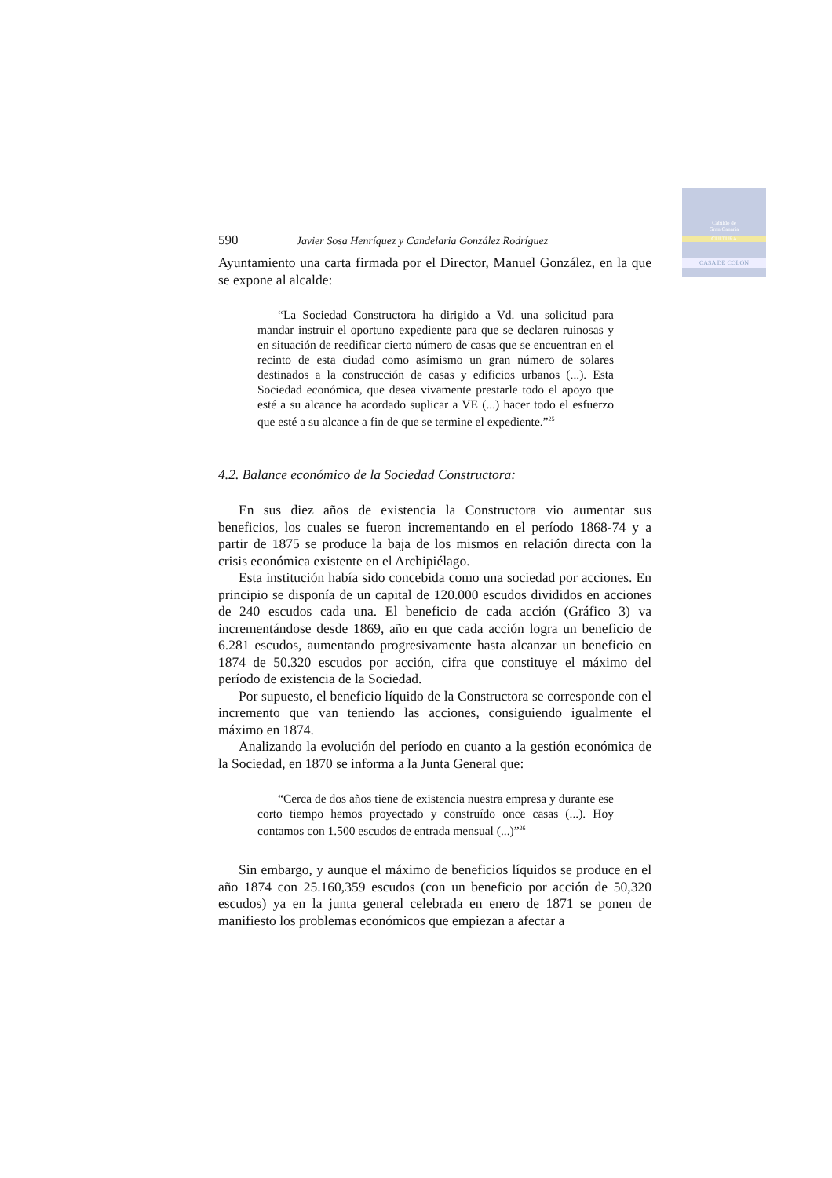Cabildo de
Gran Canaria
CULTURA
CASA DE COLON
590 Javier Sosa Henríquez y Candelaria González Rodríguez
Ayuntamiento una carta firmada por el Director, Manuel González, en la que se expone al alcalde:
“La Sociedad Constructora ha dirigido a Vd. una solicitud para mandar instruir el oportuno expediente para que se declaren ruinosas y en situación de reedificar cierto número de casas que se encuentran en el recinto de esta ciudad como asímismo un gran número de solares destinados a la construcción de casas y edificios urbanos (...). Esta Sociedad económica, que desea vivamente prestarle todo el apoyo que esté a su alcance ha acordado suplicar a VE (...) hacer todo el esfuerzo que esté a su alcance a fin de que se termine el expediente.”<sup>25</sup>
4.2. Balance económico de la Sociedad Constructora:
En sus diez años de existencia la Constructora vio aumentar sus beneficios, los cuales se fueron incrementando en el período 1868-74 y a partir de 1875 se produce la baja de los mismos en relación directa con la crisis económica existente en el Archipiélago.
Esta institución había sido concebida como una sociedad por acciones. En principio se disponía de un capital de 120.000 escudos divididos en acciones de 240 escudos cada una. El beneficio de cada acción (Gráfico 3) va incrementándose desde 1869, año en que cada acción logra un beneficio de 6.281 escudos, aumentando progresivamente hasta alcanzar un beneficio en 1874 de 50.320 escudos por acción, cifra que constituye el máximo del período de existencia de la Sociedad.
Por supuesto, el beneficio líquido de la Constructora se corresponde con el incremento que van teniendo las acciones, consiguiendo igualmente el máximo en 1874.
Analizando la evolución del período en cuanto a la gestión económica de la Sociedad, en 1870 se informa a la Junta General que:
“Cerca de dos años tiene de existencia nuestra empresa y durante ese corto tiempo hemos proyectado y construído once casas (...). Hoy contamos con 1.500 escudos de entrada mensual (...)”<sup>26</sup>
Sin embargo, y aunque el máximo de beneficios líquidos se produce en el año 1874 con 25.160,359 escudos (con un beneficio por acción de 50,320 escudos) ya en la junta general celebrada en enero de 1871 se ponen de manifiesto los problemas económicos que empiezan a afectar a